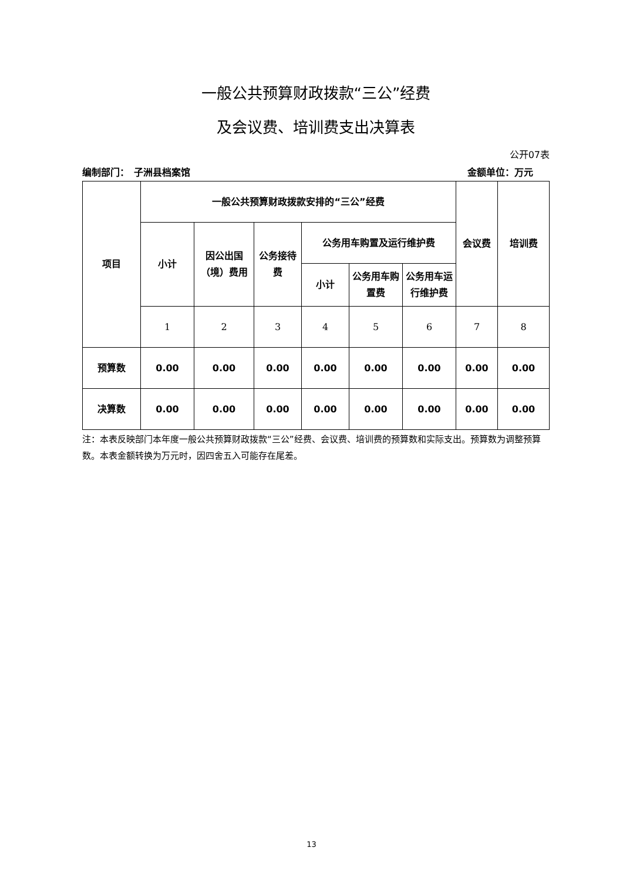一般公共预算财政拨款“三公”经费
及会议费、培训费支出决算表
公开07表
编制部门：　子洲县档案馆 金额单位：万元
| 项目 | 一般公共预算财政拨款安排的“三公”经费 | | | | | | 会议费 | 培训费 |
| --- | --- | --- | --- | --- | --- | --- | --- | --- |
| | 小计 | 因公出国（境）费用 | 公务接待费 | 公务用车购置及运行维护费 | | | | |
| | | | | 小计 | 公务用车购置费 | 公务用车运行维护费 | | |
| | 1 | 2 | 3 | 4 | 5 | 6 | 7 | 8 |
| 预算数 | 0.00 | 0.00 | 0.00 | 0.00 | 0.00 | 0.00 | 0.00 | 0.00 |
| 决算数 | 0.00 | 0.00 | 0.00 | 0.00 | 0.00 | 0.00 | 0.00 | 0.00 |
注：本表反映部门本年度一般公共预算财政拨款“三公”经费、会议费、培训费的预算数和实际支出。预算数为调整预算数。本表金额转换为万元时，因四舍五入可能存在尾差。
13